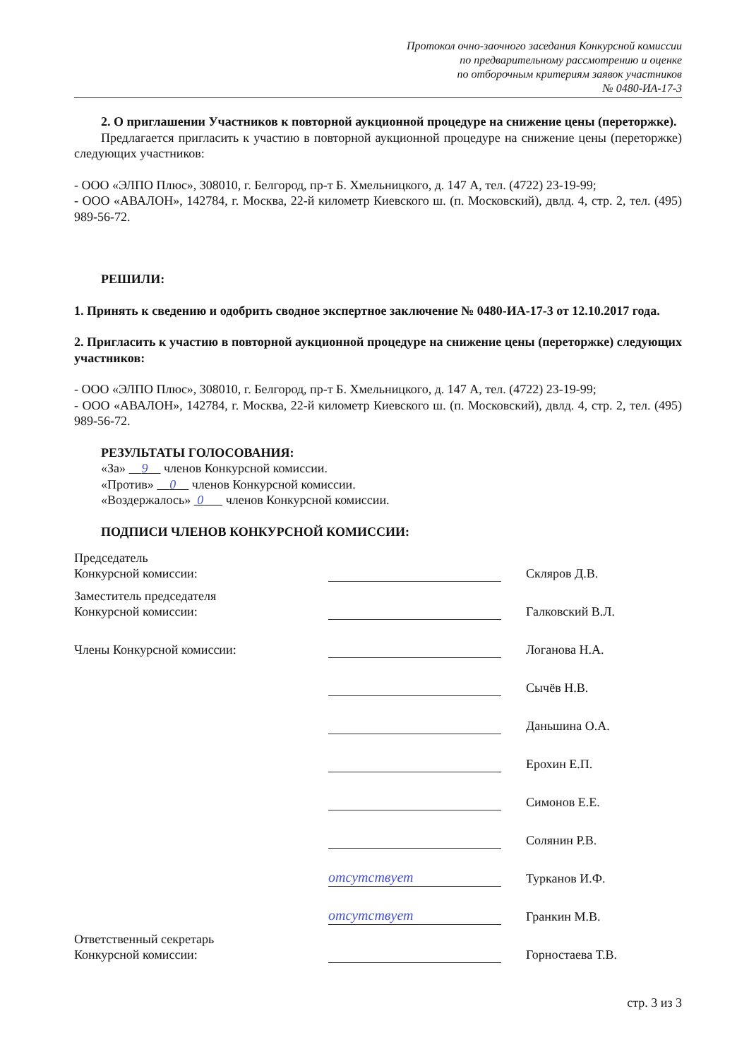Протокол очно-заочного заседания Конкурсной комиссии
по предварительному рассмотрению и оценке
по отборочным критериям заявок участников
№ 0480-ИА-17-3
2. О приглашении Участников к повторной аукционной процедуре на снижение цены (переторжке).
Предлагается пригласить к участию в повторной аукционной процедуре на снижение цены (переторжке) следующих участников:
- ООО «ЭЛПО Плюс», 308010, г. Белгород, пр-т Б. Хмельницкого, д. 147 А, тел. (4722) 23-19-99;
- ООО «АВАЛОН», 142784, г. Москва, 22-й километр Киевского ш. (п. Московский), двлд. 4, стр. 2, тел. (495) 989-56-72.
РЕШИЛИ:
1. Принять к сведению и одобрить сводное экспертное заключение № 0480-ИА-17-3 от 12.10.2017 года.
2. Пригласить к участию в повторной аукционной процедуре на снижение цены (переторжке) следующих участников:
- ООО «ЭЛПО Плюс», 308010, г. Белгород, пр-т Б. Хмельницкого, д. 147 А, тел. (4722) 23-19-99;
- ООО «АВАЛОН», 142784, г. Москва, 22-й километр Киевского ш. (п. Московский), двлд. 4, стр. 2, тел. (495) 989-56-72.
РЕЗУЛЬТАТЫ ГОЛОСОВАНИЯ:
«За» 9 членов Конкурсной комиссии.
«Против» 0 членов Конкурсной комиссии.
«Воздержалось» 0 членов Конкурсной комиссии.
ПОДПИСИ ЧЛЕНОВ КОНКУРСНОЙ КОМИССИИ:
| Председатель Конкурсной комиссии: | | Скляров Д.В. |
| Заместитель председателя Конкурсной комиссии: | | Галковский В.Л. |
| Члены Конкурсной комиссии: | | Логанова Н.А. |
| | | Сычёв Н.В. |
| | | Даньшина О.А. |
| | | Ерохин Е.П. |
| | | Симонов Е.Е. |
| | | Солянин Р.В. |
| | отсутствует | Турканов И.Ф. |
| | отсутствует | Гранкин М.В. |
| Ответственный секретарь Конкурсной комиссии: | | Горностаева Т.В. |
стр. 3 из 3